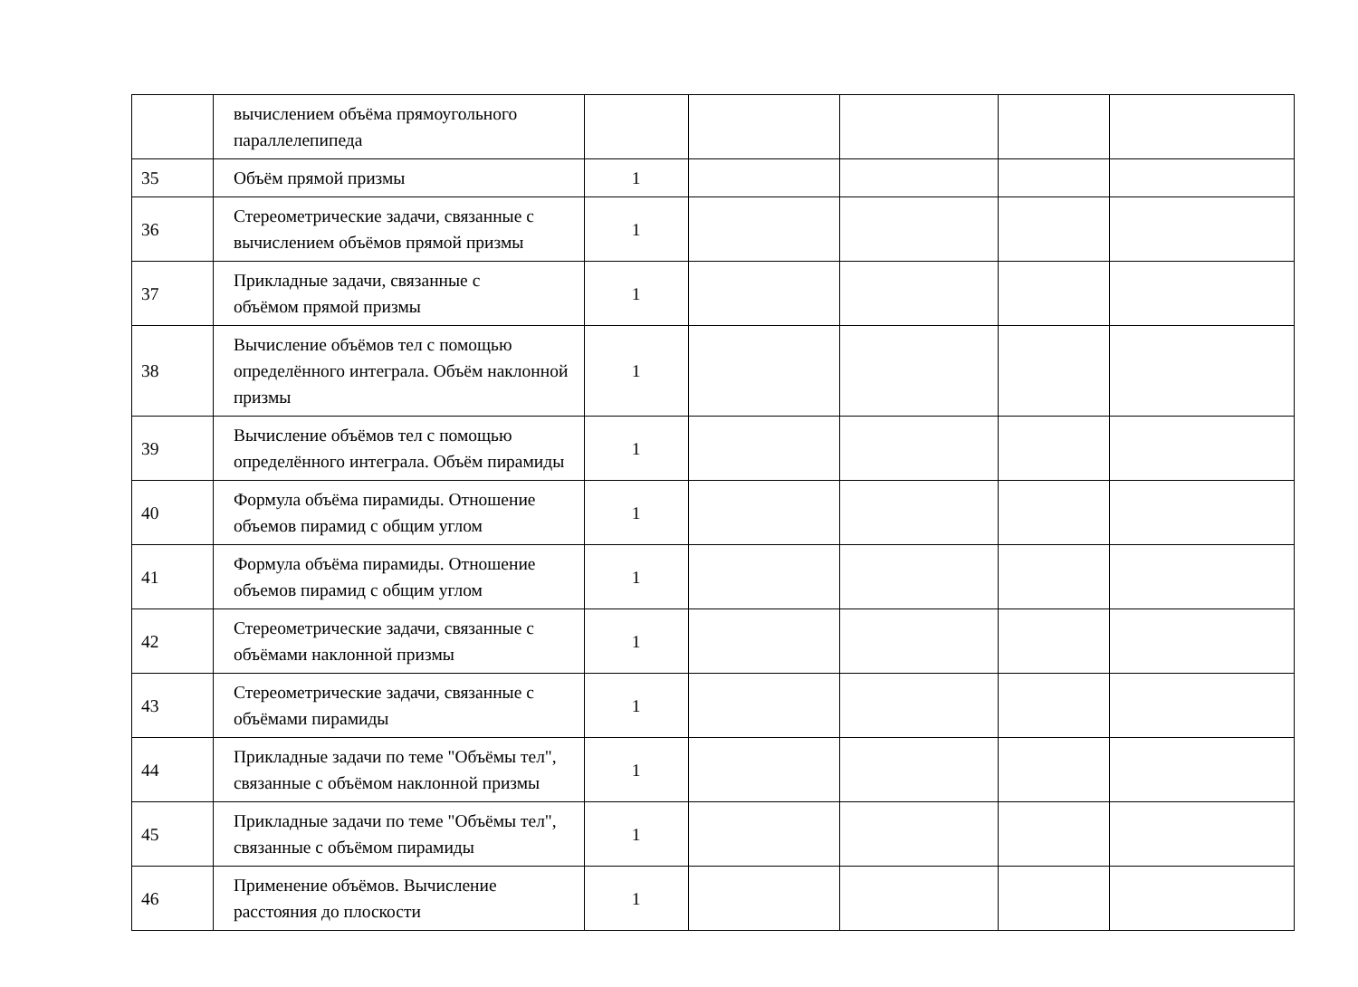| | вычислением объёма прямоугольного параллелепипеда | | | | | |
| 35 | Объём прямой призмы | 1 | | | | |
| 36 | Стереометрические задачи, связанные с вычислением объёмов прямой призмы | 1 | | | | |
| 37 | Прикладные задачи, связанные с объёмом прямой призмы | 1 | | | | |
| 38 | Вычисление объёмов тел с помощью определённого интеграла. Объём наклонной призмы | 1 | | | | |
| 39 | Вычисление объёмов тел с помощью определённого интеграла. Объём пирамиды | 1 | | | | |
| 40 | Формула объёма пирамиды. Отношение объемов пирамид с общим углом | 1 | | | | |
| 41 | Формула объёма пирамиды. Отношение объемов пирамид с общим углом | 1 | | | | |
| 42 | Стереометрические задачи, связанные с объёмами наклонной призмы | 1 | | | | |
| 43 | Стереометрические задачи, связанные с объёмами пирамиды | 1 | | | | |
| 44 | Прикладные задачи по теме "Объёмы тел", связанные с объёмом наклонной призмы | 1 | | | | |
| 45 | Прикладные задачи по теме "Объёмы тел", связанные с объёмом пирамиды | 1 | | | | |
| 46 | Применение объёмов. Вычисление расстояния до плоскости | 1 | | | | |